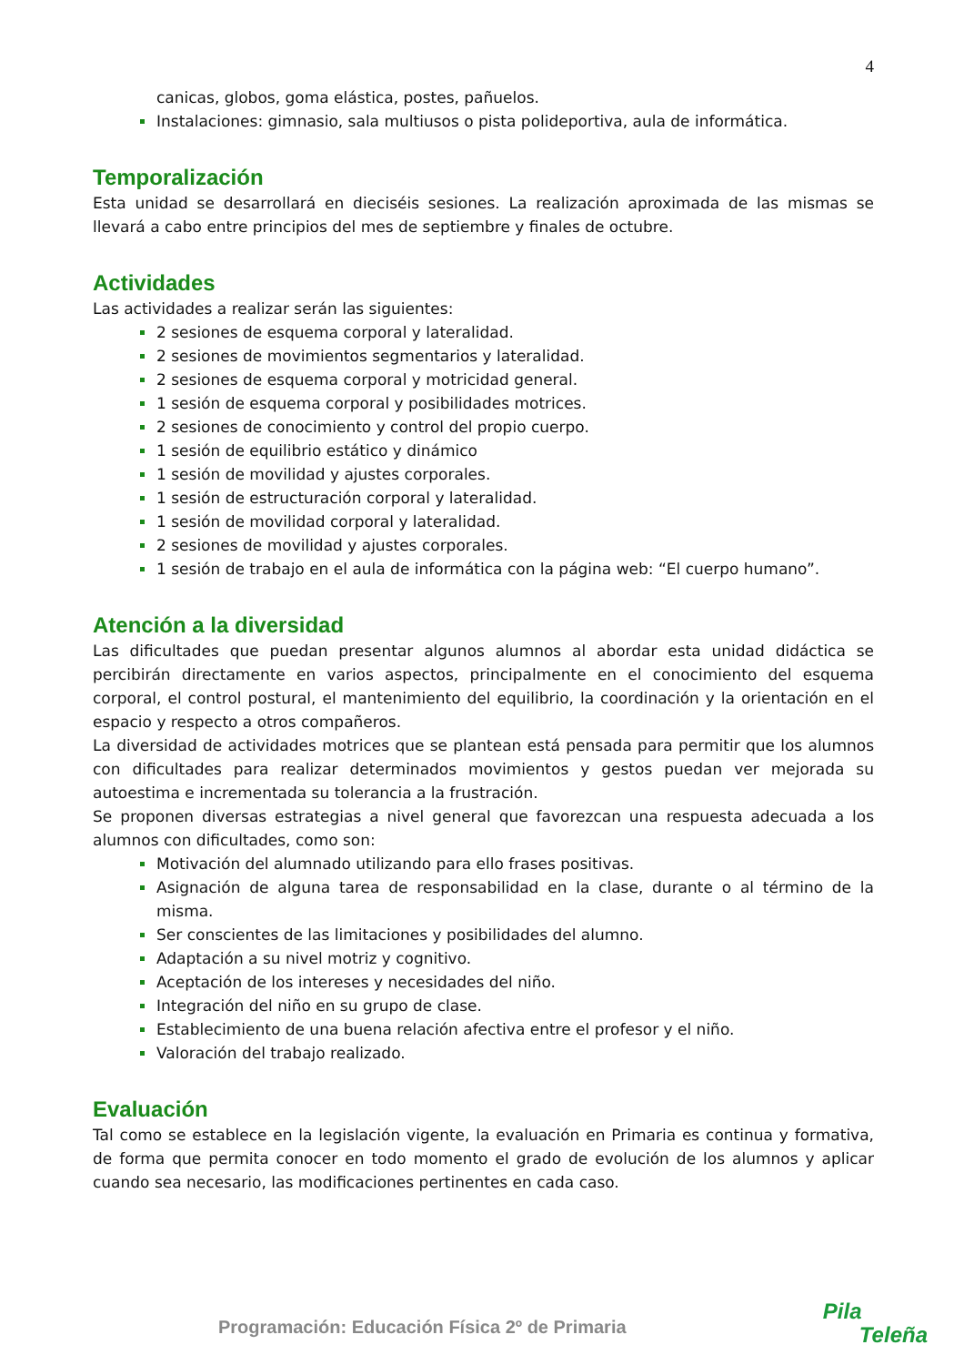4
canicas, globos, goma elástica, postes, pañuelos.
Instalaciones: gimnasio, sala multiusos o pista polideportiva, aula de informática.
Temporalización
Esta unidad se desarrollará en dieciséis sesiones. La realización aproximada de las mismas se llevará a cabo entre principios del mes de septiembre y finales de octubre.
Actividades
Las actividades a realizar serán las siguientes:
2 sesiones de esquema corporal y lateralidad.
2 sesiones de movimientos segmentarios y lateralidad.
2 sesiones de esquema corporal y motricidad general.
1 sesión de esquema corporal y posibilidades motrices.
2 sesiones de conocimiento y control del propio cuerpo.
1 sesión de equilibrio estático y dinámico
1 sesión de movilidad y ajustes corporales.
1 sesión de estructuración corporal y lateralidad.
1 sesión de movilidad corporal y lateralidad.
2 sesiones de movilidad y ajustes corporales.
1 sesión de trabajo en el aula de informática con la página web: “El cuerpo humano”.
Atención a la diversidad
Las dificultades que puedan presentar algunos alumnos al abordar esta unidad didáctica se percibirán directamente en varios aspectos, principalmente en el conocimiento del esquema corporal, el control postural, el mantenimiento del equilibrio, la coordinación y la orientación en el espacio y respecto a otros compañeros.
La diversidad de actividades motrices que se plantean está pensada para permitir que los alumnos con dificultades para realizar determinados movimientos y gestos puedan ver mejorada su autoestima e incrementada su tolerancia a la frustración.
Se proponen diversas estrategias a nivel general que favorezcan una respuesta adecuada a los alumnos con dificultades, como son:
Motivación del alumnado utilizando para ello frases positivas.
Asignación de alguna tarea de responsabilidad en la clase, durante o al término de la misma.
Ser conscientes de las limitaciones y posibilidades del alumno.
Adaptación a su nivel motriz y cognitivo.
Aceptación de los intereses y necesidades del niño.
Integración del niño en su grupo de clase.
Establecimiento de una buena relación afectiva entre el profesor y el niño.
Valoración del trabajo realizado.
Evaluación
Tal como se establece en la legislación vigente, la evaluación en Primaria es continua y formativa, de forma que permita conocer en todo momento el grado de evolución de los alumnos y aplicar cuando sea necesario, las modificaciones pertinentes en cada caso.
Programación: Educación Física 2º de Primaria
Pila
Teleña